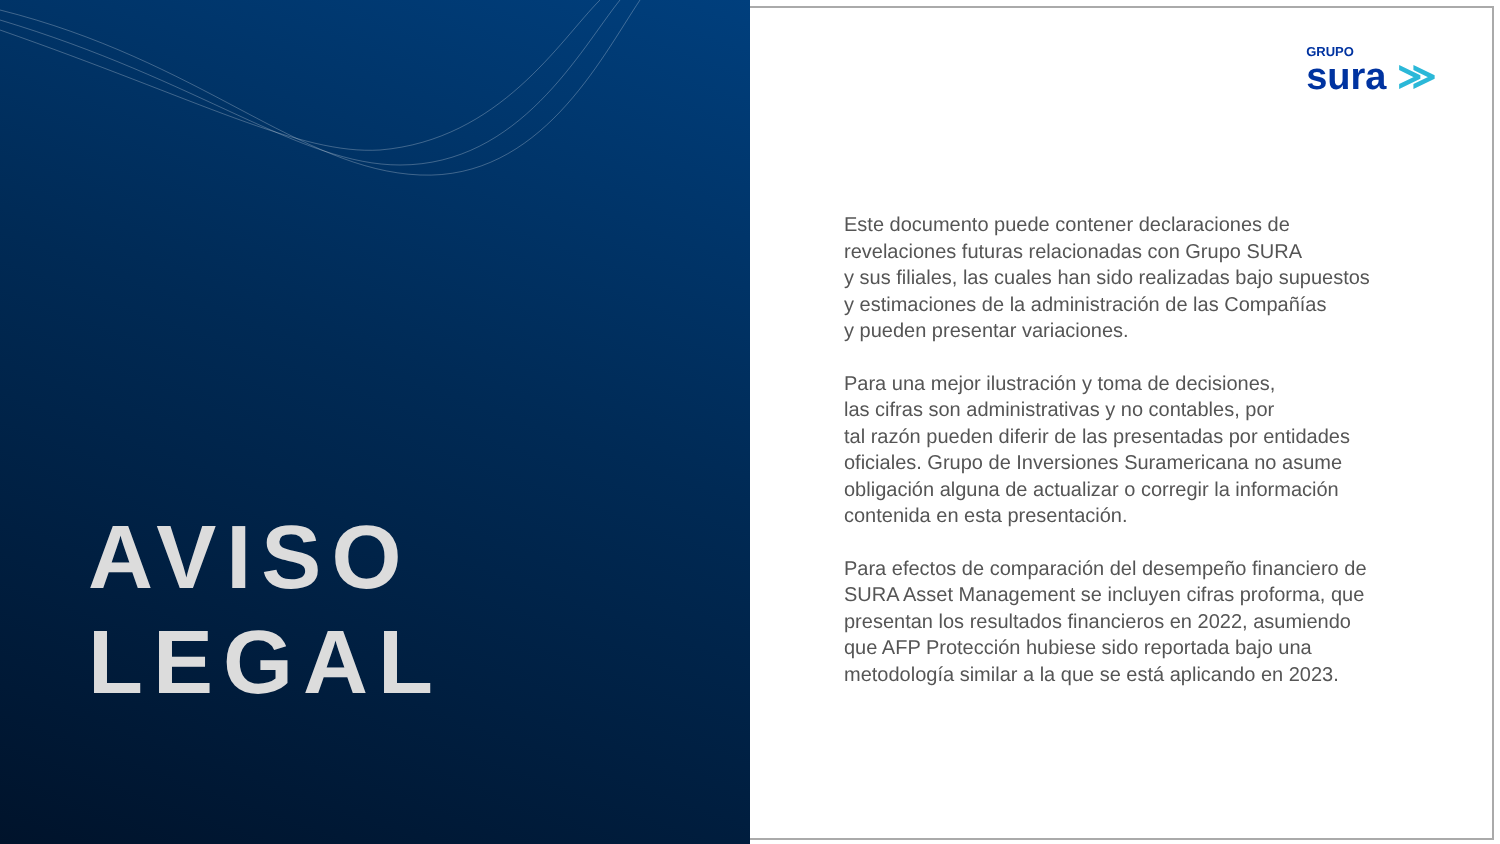AVISO
LEGAL
GRUPO
sura ≫
Este documento puede contener declaraciones de
revelaciones futuras relacionadas con Grupo SURA
y sus filiales, las cuales han sido realizadas bajo supuestos
y estimaciones de la administración de las Compañías
y pueden presentar variaciones.
Para una mejor ilustración y toma de decisiones,
las cifras son administrativas y no contables, por
tal razón pueden diferir de las presentadas por entidades
oficiales. Grupo de Inversiones Suramericana no asume
obligación alguna de actualizar o corregir la información
contenida en esta presentación.
Para efectos de comparación del desempeño financiero de
SURA Asset Management se incluyen cifras proforma, que
presentan los resultados financieros en 2022, asumiendo
que AFP Protección hubiese sido reportada bajo una
metodología similar a la que se está aplicando en 2023.